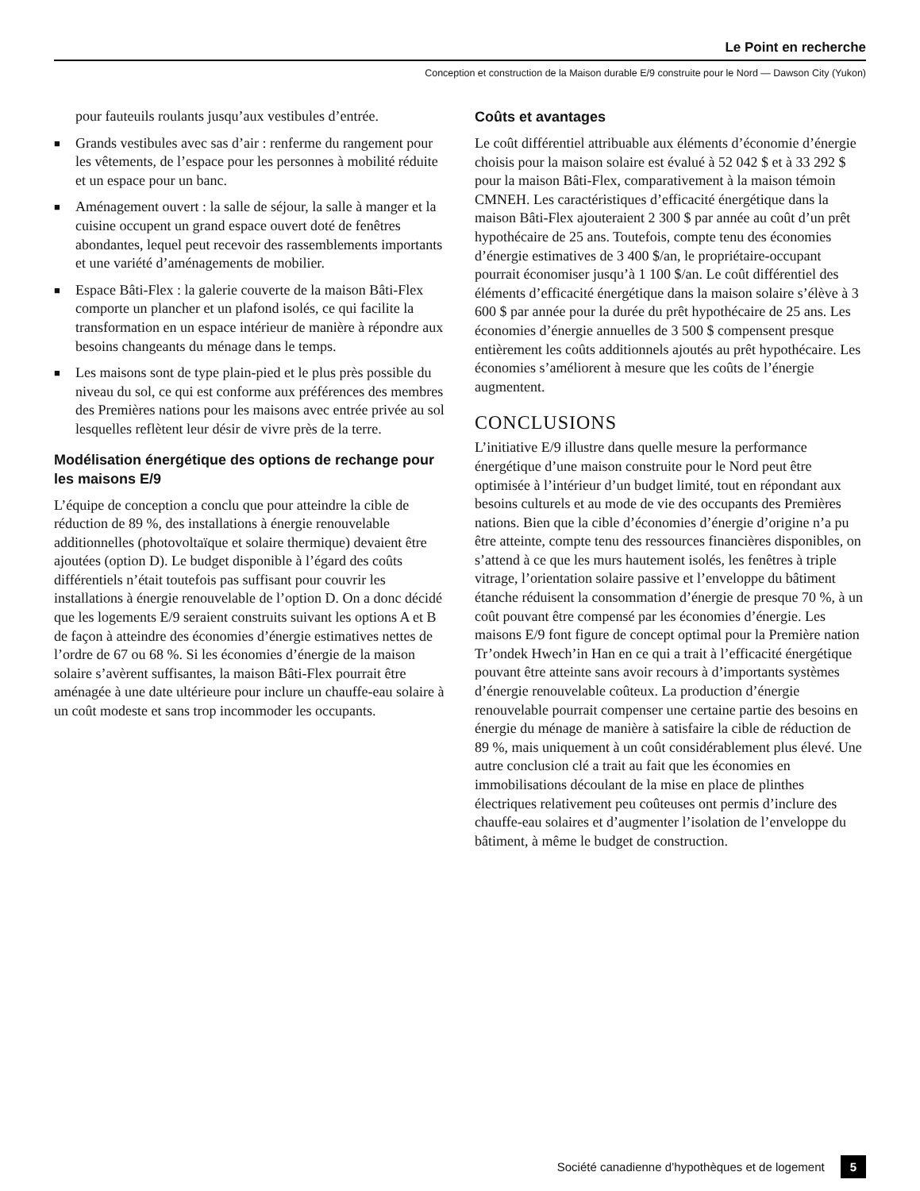Le Point en recherche
Conception et construction de la Maison durable E/9 construite pour le Nord — Dawson City (Yukon)
pour fauteuils roulants jusqu’aux vestibules d’entrée.
■ Grands vestibules avec sas d’air : renferme du rangement pour les vêtements, de l’espace pour les personnes à mobilité réduite et un espace pour un banc.
■ Aménagement ouvert : la salle de séjour, la salle à manger et la cuisine occupent un grand espace ouvert doté de fenêtres abondantes, lequel peut recevoir des rassemblements importants et une variété d’aménagements de mobilier.
■ Espace Bâti-Flex : la galerie couverte de la maison Bâti-Flex comporte un plancher et un plafond isolés, ce qui facilite la transformation en un espace intérieur de manière à répondre aux besoins changeants du ménage dans le temps.
■ Les maisons sont de type plain-pied et le plus près possible du niveau du sol, ce qui est conforme aux préférences des membres des Premières nations pour les maisons avec entrée privée au sol lesquelles reflètent leur désir de vivre près de la terre.
Modélisation énergétique des options de rechange pour les maisons E/9
L’équipe de conception a conclu que pour atteindre la cible de réduction de 89 %, des installations à énergie renouvelable additionnelles (photovoltaïque et solaire thermique) devaient être ajoutées (option D). Le budget disponible à l’égard des coûts différentiels n’était toutefois pas suffisant pour couvrir les installations à énergie renouvelable de l’option D. On a donc décidé que les logements E/9 seraient construits suivant les options A et B de façon à atteindre des économies d’énergie estimatives nettes de l’ordre de 67 ou 68 %. Si les économies d’énergie de la maison solaire s’avèrent suffisantes, la maison Bâti-Flex pourrait être aménagée à une date ultérieure pour inclure un chauffe-eau solaire à un coût modeste et sans trop incommoder les occupants.
Coûts et avantages
Le coût différentiel attribuable aux éléments d’économie d’énergie choisis pour la maison solaire est évalué à 52 042 $ et à 33 292 $ pour la maison Bâti-Flex, comparativement à la maison témoin CMNEH. Les caractéristiques d’efficacité énergétique dans la maison Bâti-Flex ajouteraient 2 300 $ par année au coût d’un prêt hypothécaire de 25 ans. Toutefois, compte tenu des économies d’énergie estimatives de 3 400 $/an, le propriétaire-occupant pourrait économiser jusqu’à 1 100 $/an. Le coût différentiel des éléments d’efficacité énergétique dans la maison solaire s’élève à 3 600 $ par année pour la durée du prêt hypothécaire de 25 ans. Les économies d’énergie annuelles de 3 500 $ compensent presque entièrement les coûts additionnels ajoutés au prêt hypothécaire. Les économies s’améliorent à mesure que les coûts de l’énergie augmentent.
CONCLUSIONS
L’initiative E/9 illustre dans quelle mesure la performance énergétique d’une maison construite pour le Nord peut être optimisée à l’intérieur d’un budget limité, tout en répondant aux besoins culturels et au mode de vie des occupants des Premières nations. Bien que la cible d’économies d’énergie d’origine n’a pu être atteinte, compte tenu des ressources financières disponibles, on s’attend à ce que les murs hautement isolés, les fenêtres à triple vitrage, l’orientation solaire passive et l’enveloppe du bâtiment étanche réduisent la consommation d’énergie de presque 70 %, à un coût pouvant être compensé par les économies d’énergie. Les maisons E/9 font figure de concept optimal pour la Première nation Tr’ondek Hwech’in Han en ce qui a trait à l’efficacité énergétique pouvant être atteinte sans avoir recours à d’importants systèmes d’énergie renouvelable coûteux. La production d’énergie renouvelable pourrait compenser une certaine partie des besoins en énergie du ménage de manière à satisfaire la cible de réduction de 89 %, mais uniquement à un coût considérablement plus élevé. Une autre conclusion clé a trait au fait que les économies en immobilisations découlant de la mise en place de plinthes électriques relativement peu coûteuses ont permis d’inclure des chauffe-eau solaires et d’augmenter l’isolation de l’enveloppe du bâtiment, à même le budget de construction.
Société canadienne d’hypothèques et de logement 5